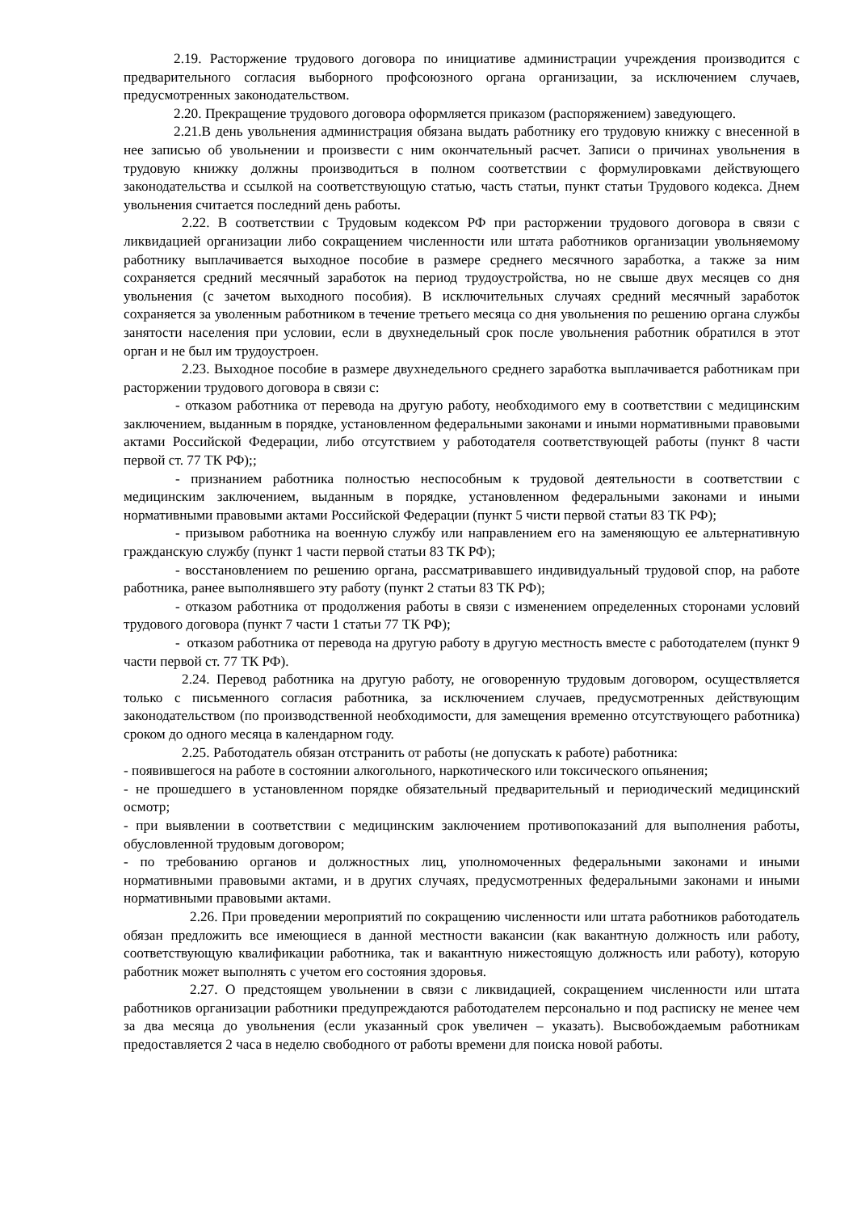2.19. Расторжение трудового договора по инициативе администрации учреждения производится с предварительного согласия выборного профсоюзного органа организации, за исключением случаев, предусмотренных законодательством.
2.20. Прекращение трудового договора оформляется приказом (распоряжением) заведующего.
2.21.В день увольнения администрация обязана выдать работнику его трудовую книжку с внесенной в нее записью об увольнении и произвести с ним окончательный расчет. Записи о причинах увольнения в трудовую книжку должны производиться в полном соответствии с формулировками действующего законодательства и ссылкой на соответствующую статью, часть статьи, пункт статьи Трудового кодекса. Днем увольнения считается последний день работы.
2.22. В соответствии с Трудовым кодексом РФ при расторжении трудового договора в связи с ликвидацией организации либо сокращением численности или штата работников организации увольняемому работнику выплачивается выходное пособие в размере среднего месячного заработка, а также за ним сохраняется средний месячный заработок на период трудоустройства, но не свыше двух месяцев со дня увольнения (с зачетом выходного пособия). В исключительных случаях средний месячный заработок сохраняется за уволенным работником в течение третьего месяца со дня увольнения по решению органа службы занятости населения при условии, если в двухнедельный срок после увольнения работник обратился в этот орган и не был им трудоустроен.
2.23. Выходное пособие в размере двухнедельного среднего заработка выплачивается работникам при расторжении трудового договора в связи с:
- отказом работника от перевода на другую работу, необходимого ему в соответствии с медицинским заключением, выданным в порядке, установленном федеральными законами и иными нормативными правовыми актами Российской Федерации, либо отсутствием у работодателя соответствующей работы (пункт 8 части первой ст. 77 ТК РФ);;
- признанием работника полностью неспособным к трудовой деятельности в соответствии с медицинским заключением, выданным в порядке, установленном федеральными законами и иными нормативными правовыми актами Российской Федерации (пункт 5 чисти первой статьи 83 ТК РФ);
- призывом работника на военную службу или направлением его на заменяющую ее альтернативную гражданскую службу (пункт 1 части первой статьи 83 ТК РФ);
- восстановлением по решению органа, рассматривавшего индивидуальный трудовой спор, на работе работника, ранее выполнявшего эту работу (пункт 2 статьи 83 ТК РФ);
- отказом работника от продолжения работы в связи с изменением определенных сторонами условий трудового договора (пункт 7 части 1 статьи 77 ТК РФ);
- отказом работника от перевода на другую работу в другую местность вместе с работодателем (пункт 9 части первой ст. 77 ТК РФ).
2.24. Перевод работника на другую работу, не оговоренную трудовым договором, осуществляется только с письменного согласия работника, за исключением случаев, предусмотренных действующим законодательством (по производственной необходимости, для замещения временно отсутствующего работника) сроком до одного месяца в календарном году.
2.25. Работодатель обязан отстранить от работы (не допускать к работе) работника:
- появившегося на работе в состоянии алкогольного, наркотического или токсического опьянения;
- не прошедшего в установленном порядке обязательный предварительный и периодический медицинский осмотр;
- при выявлении в соответствии с медицинским заключением противопоказаний для выполнения работы, обусловленной трудовым договором;
- по требованию органов и должностных лиц, уполномоченных федеральными законами и иными нормативными правовыми актами, и в других случаях, предусмотренных федеральными законами и иными нормативными правовыми актами.
2.26. При проведении мероприятий по сокращению численности или штата работников работодатель обязан предложить все имеющиеся в данной местности вакансии (как вакантную должность или работу, соответствующую квалификации работника, так и вакантную нижестоящую должность или работу), которую работник может выполнять с учетом его состояния здоровья.
2.27. О предстоящем увольнении в связи с ликвидацией, сокращением численности или штата работников организации работники предупреждаются работодателем персонально и под расписку не менее чем за два месяца до увольнения (если указанный срок увеличен – указать). Высвобождаемым работникам предоставляется 2 часа в неделю свободного от работы времени для поиска новой работы.